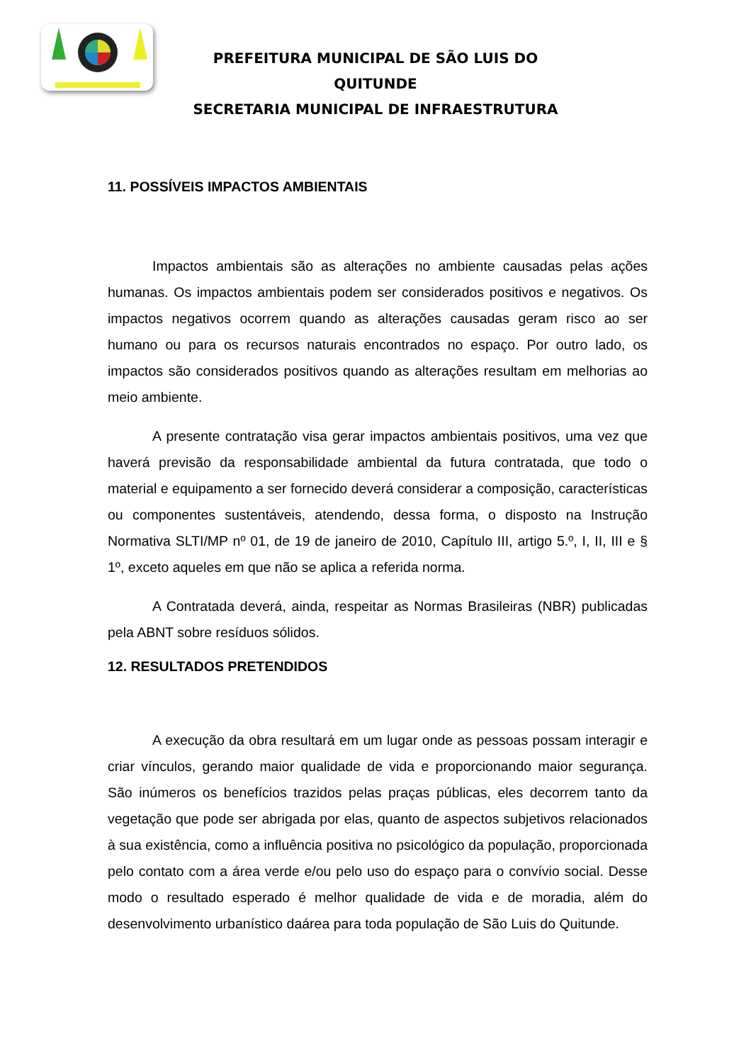PREFEITURA MUNICIPAL DE SÃO LUIS DO QUITUNDE
SECRETARIA MUNICIPAL DE INFRAESTRUTURA
11. POSSÍVEIS IMPACTOS AMBIENTAIS
Impactos ambientais são as alterações no ambiente causadas pelas ações humanas. Os impactos ambientais podem ser considerados positivos e negativos. Os impactos negativos ocorrem quando as alterações causadas geram risco ao ser humano ou para os recursos naturais encontrados no espaço. Por outro lado, os impactos são considerados positivos quando as alterações resultam em melhorias ao meio ambiente.
A presente contratação visa gerar impactos ambientais positivos, uma vez que haverá previsão da responsabilidade ambiental da futura contratada, que todo o material e equipamento a ser fornecido deverá considerar a composição, características ou componentes sustentáveis, atendendo, dessa forma, o disposto na Instrução Normativa SLTI/MP nº 01, de 19 de janeiro de 2010, Capítulo III, artigo 5.º, I, II, III e § 1º, exceto aqueles em que não se aplica a referida norma.
A Contratada deverá, ainda, respeitar as Normas Brasileiras (NBR) publicadas pela ABNT sobre resíduos sólidos.
12. RESULTADOS PRETENDIDOS
A execução da obra resultará em um lugar onde as pessoas possam interagir e criar vínculos, gerando maior qualidade de vida e proporcionando maior segurança. São inúmeros os benefícios trazidos pelas praças públicas, eles decorrem tanto da vegetação que pode ser abrigada por elas, quanto de aspectos subjetivos relacionados à sua existência, como a influência positiva no psicológico da população, proporcionada pelo contato com a área verde e/ou pelo uso do espaço para o convívio social. Desse modo o resultado esperado é melhor qualidade de vida e de moradia, além do desenvolvimento urbanístico daárea para toda população de São Luis do Quitunde.